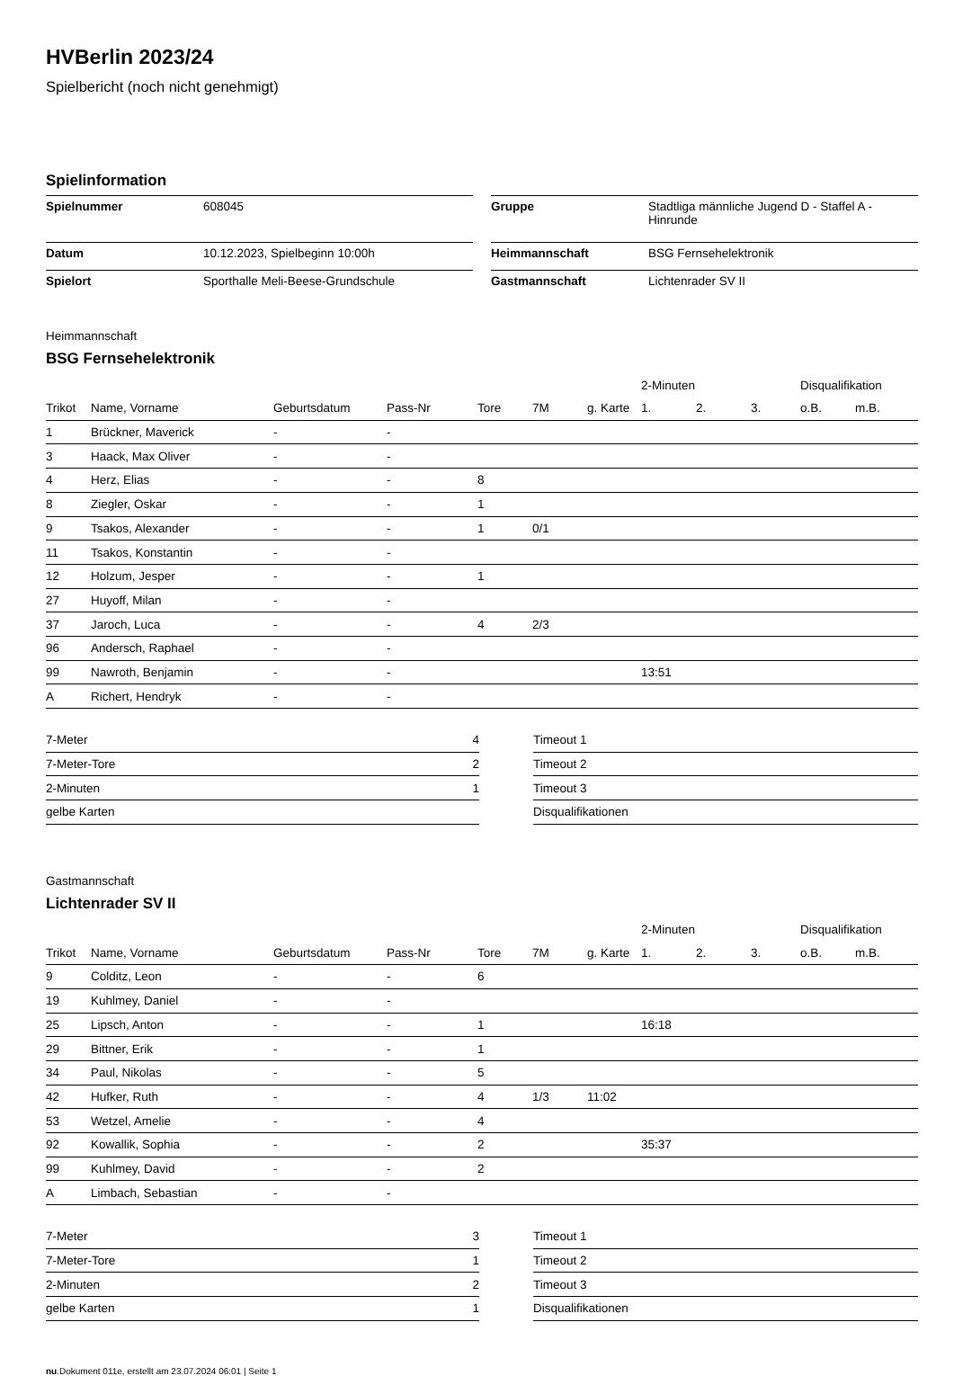HVBerlin 2023/24
Spielbericht (noch nicht genehmigt)
Spielinformation
| Spielnummer | 608045 |
| Datum | 10.12.2023, Spielbeginn 10:00h |
| Spielort | Sporthalle Meli-Beese-Grundschule |
| Gruppe | Stadtliga männliche Jugend D - Staffel A - Hinrunde |
| Heimmannschaft | BSG Fernsehelektronik |
| Gastmannschaft | Lichtenrader SV II |
Heimmannschaft
BSG Fernsehelektronik
| | | | | | | | 2-Minuten | | | Disqualifikation | |
| --- | --- | --- | --- | --- | --- | --- | --- | --- | --- | --- | --- |
| Trikot | Name, Vorname | Geburtsdatum | Pass-Nr | Tore | 7M | g. Karte | 1. | 2. | 3. | o.B. | m.B. |
| 1 | Brückner, Maverick | - | - | | | | | | | | |
| 3 | Haack, Max Oliver | - | - | | | | | | | | |
| 4 | Herz, Elias | - | - | 8 | | | | | | | |
| 8 | Ziegler, Oskar | - | - | 1 | | | | | | | |
| 9 | Tsakos, Alexander | - | - | 1 | 0/1 | | | | | | |
| 11 | Tsakos, Konstantin | - | - | | | | | | | | |
| 12 | Holzum, Jesper | - | - | 1 | | | | | | | |
| 27 | Huyoff, Milan | - | - | | | | | | | | |
| 37 | Jaroch, Luca | - | - | 4 | 2/3 | | | | | | |
| 96 | Andersch, Raphael | - | - | | | | | | | | |
| 99 | Nawroth, Benjamin | - | - | | | | 13:51 | | | | |
| A | Richert, Hendryk | - | - | | | | | | | | |
| 7-Meter | 4 |
| 7-Meter-Tore | 2 |
| 2-Minuten | 1 |
| gelbe Karten | |
| Timeout 1 |
| Timeout 2 |
| Timeout 3 |
| Disqualifikationen |
Gastmannschaft
Lichtenrader SV II
| | | | | | | | 2-Minuten | | | Disqualifikation | |
| --- | --- | --- | --- | --- | --- | --- | --- | --- | --- | --- | --- |
| Trikot | Name, Vorname | Geburtsdatum | Pass-Nr | Tore | 7M | g. Karte | 1. | 2. | 3. | o.B. | m.B. |
| 9 | Colditz, Leon | - | - | 6 | | | | | | | |
| 19 | Kuhlmey, Daniel | - | - | | | | | | | | |
| 25 | Lipsch, Anton | - | - | 1 | | | 16:18 | | | | |
| 29 | Bittner, Erik | - | - | 1 | | | | | | | |
| 34 | Paul, Nikolas | - | - | 5 | | | | | | | |
| 42 | Hufker, Ruth | - | - | 4 | 1/3 | 11:02 | | | | | |
| 53 | Wetzel, Amelie | - | - | 4 | | | | | | | |
| 92 | Kowallik, Sophia | - | - | 2 | | | 35:37 | | | | |
| 99 | Kuhlmey, David | - | - | 2 | | | | | | | |
| A | Limbach, Sebastian | - | - | | | | | | | | |
| 7-Meter | 3 |
| 7-Meter-Tore | 1 |
| 2-Minuten | 2 |
| gelbe Karten | 1 |
| Timeout 1 |
| Timeout 2 |
| Timeout 3 |
| Disqualifikationen |
nu.Dokument 011e, erstellt am 23.07.2024 06:01 | Seite 1